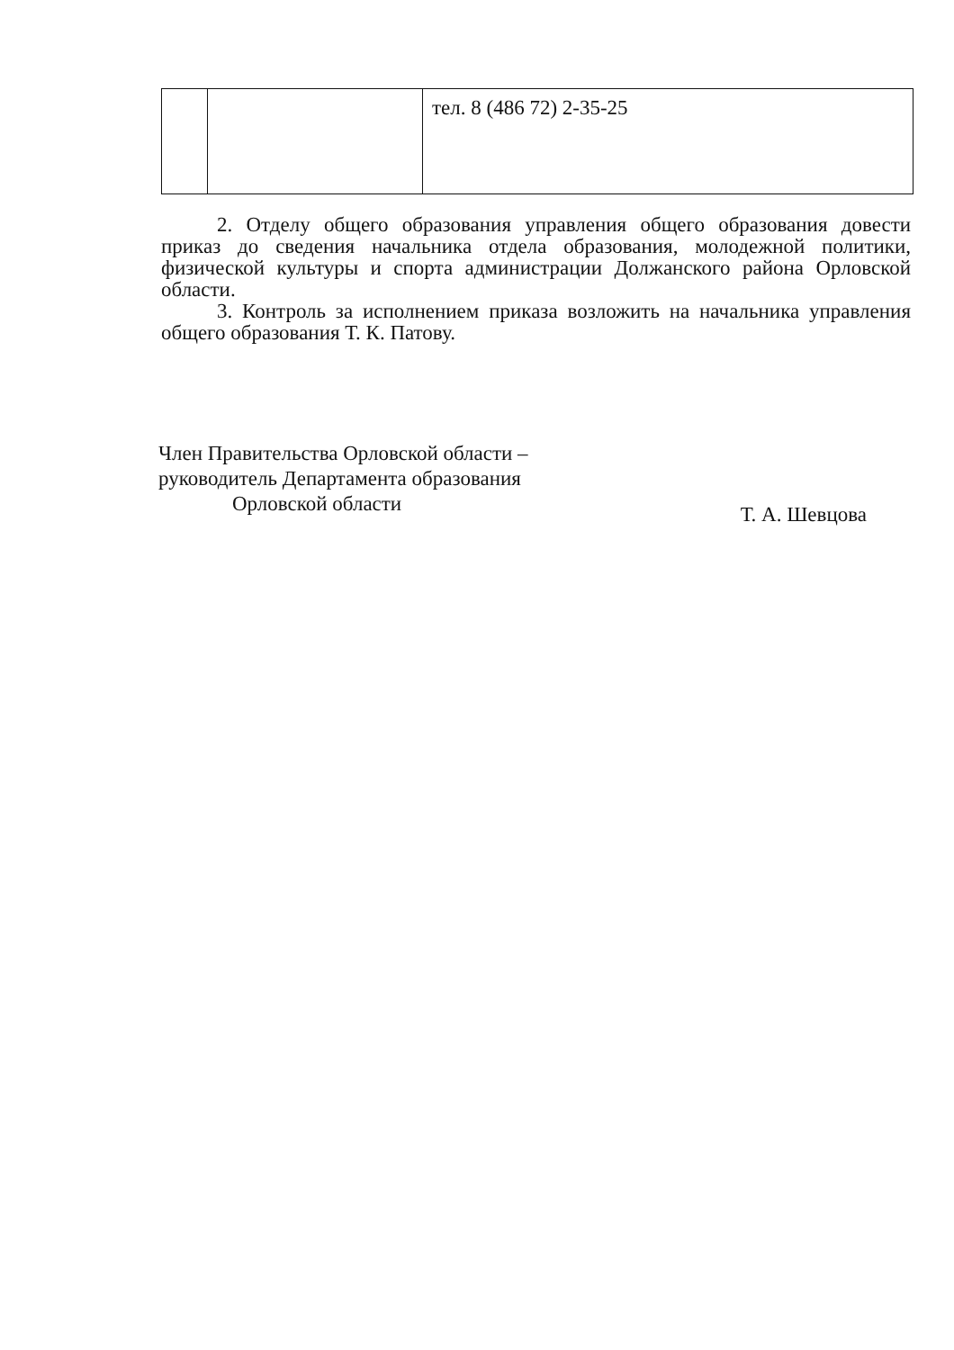| | | тел. 8 (486 72) 2-35-25 |
2. Отделу общего образования управления общего образования довести приказ до сведения начальника отдела образования, молодежной политики, физической культуры и спорта администрации Должанского района Орловской области.
3. Контроль за исполнением приказа возложить на начальника управления общего образования Т. К. Патову.
Член Правительства Орловской области –
руководитель Департамента образования
Орловской области
Т. А. Шевцова